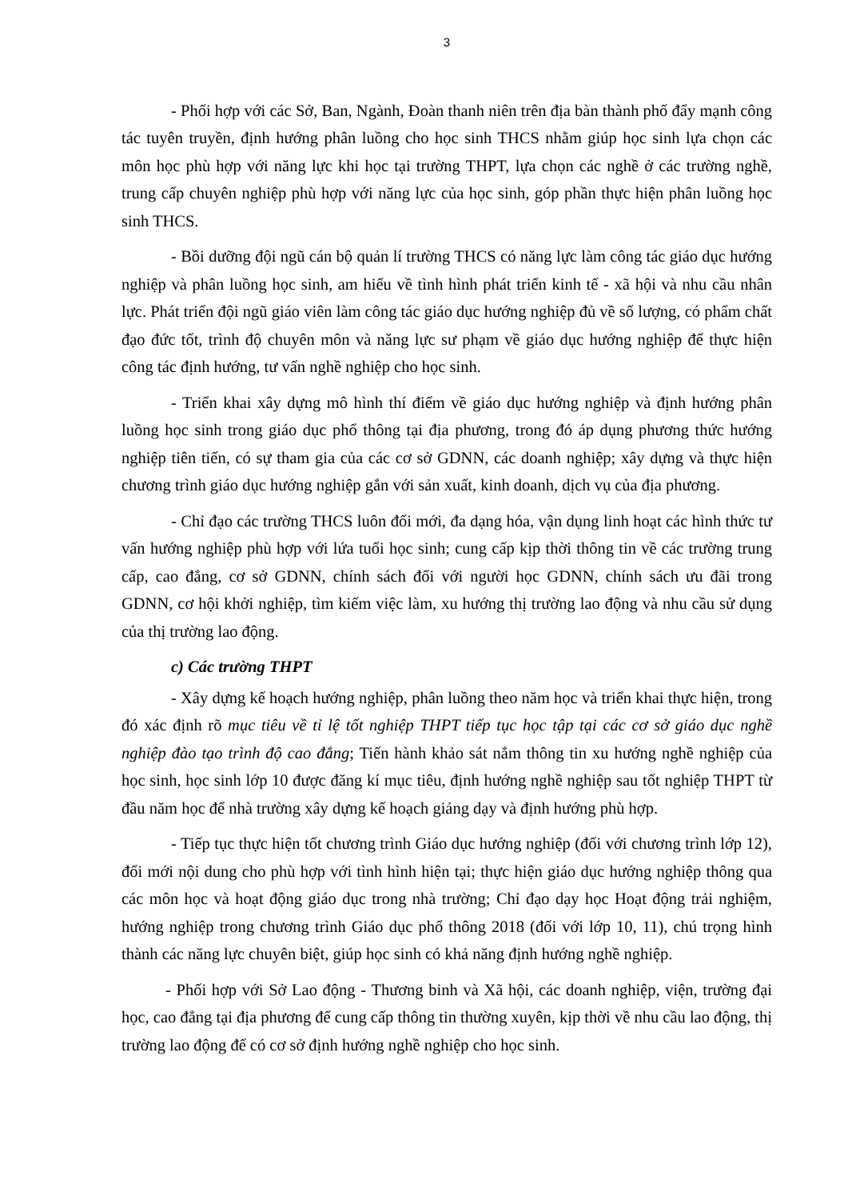3
- Phối hợp với các Sở, Ban, Ngành, Đoàn thanh niên trên địa bàn thành phố đẩy mạnh công tác tuyên truyền, định hướng phân luồng cho học sinh THCS nhằm giúp học sinh lựa chọn các môn học phù hợp với năng lực khi học tại trường THPT, lựa chọn các nghề ở các trường nghề, trung cấp chuyên nghiệp phù hợp với năng lực của học sinh, góp phần thực hiện phân luồng học sinh THCS.
- Bồi dưỡng đội ngũ cán bộ quản lí trường THCS có năng lực làm công tác giáo dục hướng nghiệp và phân luồng học sinh, am hiểu về tình hình phát triển kinh tế - xã hội và nhu cầu nhân lực. Phát triển đội ngũ giáo viên làm công tác giáo dục hướng nghiệp đủ về số lượng, có phẩm chất đạo đức tốt, trình độ chuyên môn và năng lực sư phạm về giáo dục hướng nghiệp để thực hiện công tác định hướng, tư vấn nghề nghiệp cho học sinh.
- Triển khai xây dựng mô hình thí điểm về giáo dục hướng nghiệp và định hướng phân luồng học sinh trong giáo dục phổ thông tại địa phương, trong đó áp dụng phương thức hướng nghiệp tiên tiến, có sự tham gia của các cơ sở GDNN, các doanh nghiệp; xây dựng và thực hiện chương trình giáo dục hướng nghiệp gắn với sản xuất, kinh doanh, dịch vụ của địa phương.
- Chỉ đạo các trường THCS luôn đổi mới, đa dạng hóa, vận dụng linh hoạt các hình thức tư vấn hướng nghiệp phù hợp với lứa tuổi học sinh; cung cấp kịp thời thông tin về các trường trung cấp, cao đẳng, cơ sở GDNN, chính sách đối với người học GDNN, chính sách ưu đãi trong GDNN, cơ hội khởi nghiệp, tìm kiếm việc làm, xu hướng thị trường lao động và nhu cầu sử dụng của thị trường lao động.
c) Các trường THPT
- Xây dựng kế hoạch hướng nghiệp, phân luồng theo năm học và triển khai thực hiện, trong đó xác định rõ mục tiêu về tỉ lệ tốt nghiệp THPT tiếp tục học tập tại các cơ sở giáo dục nghề nghiệp đào tạo trình độ cao đẳng; Tiến hành khảo sát nắm thông tin xu hướng nghề nghiệp của học sinh, học sinh lớp 10 được đăng kí mục tiêu, định hướng nghề nghiệp sau tốt nghiệp THPT từ đầu năm học để nhà trường xây dựng kế hoạch giảng dạy và định hướng phù hợp.
- Tiếp tục thực hiện tốt chương trình Giáo dục hướng nghiệp (đối với chương trình lớp 12), đổi mới nội dung cho phù hợp với tình hình hiện tại; thực hiện giáo dục hướng nghiệp thông qua các môn học và hoạt động giáo dục trong nhà trường; Chỉ đạo dạy học Hoạt động trải nghiệm, hướng nghiệp trong chương trình Giáo dục phổ thông 2018 (đối với lớp 10, 11), chú trọng hình thành các năng lực chuyên biệt, giúp học sinh có khả năng định hướng nghề nghiệp.
- Phối hợp với Sở Lao động - Thương binh và Xã hội, các doanh nghiệp, viện, trường đại học, cao đẳng tại địa phương để cung cấp thông tin thường xuyên, kịp thời về nhu cầu lao động, thị trường lao động để có cơ sở định hướng nghề nghiệp cho học sinh.